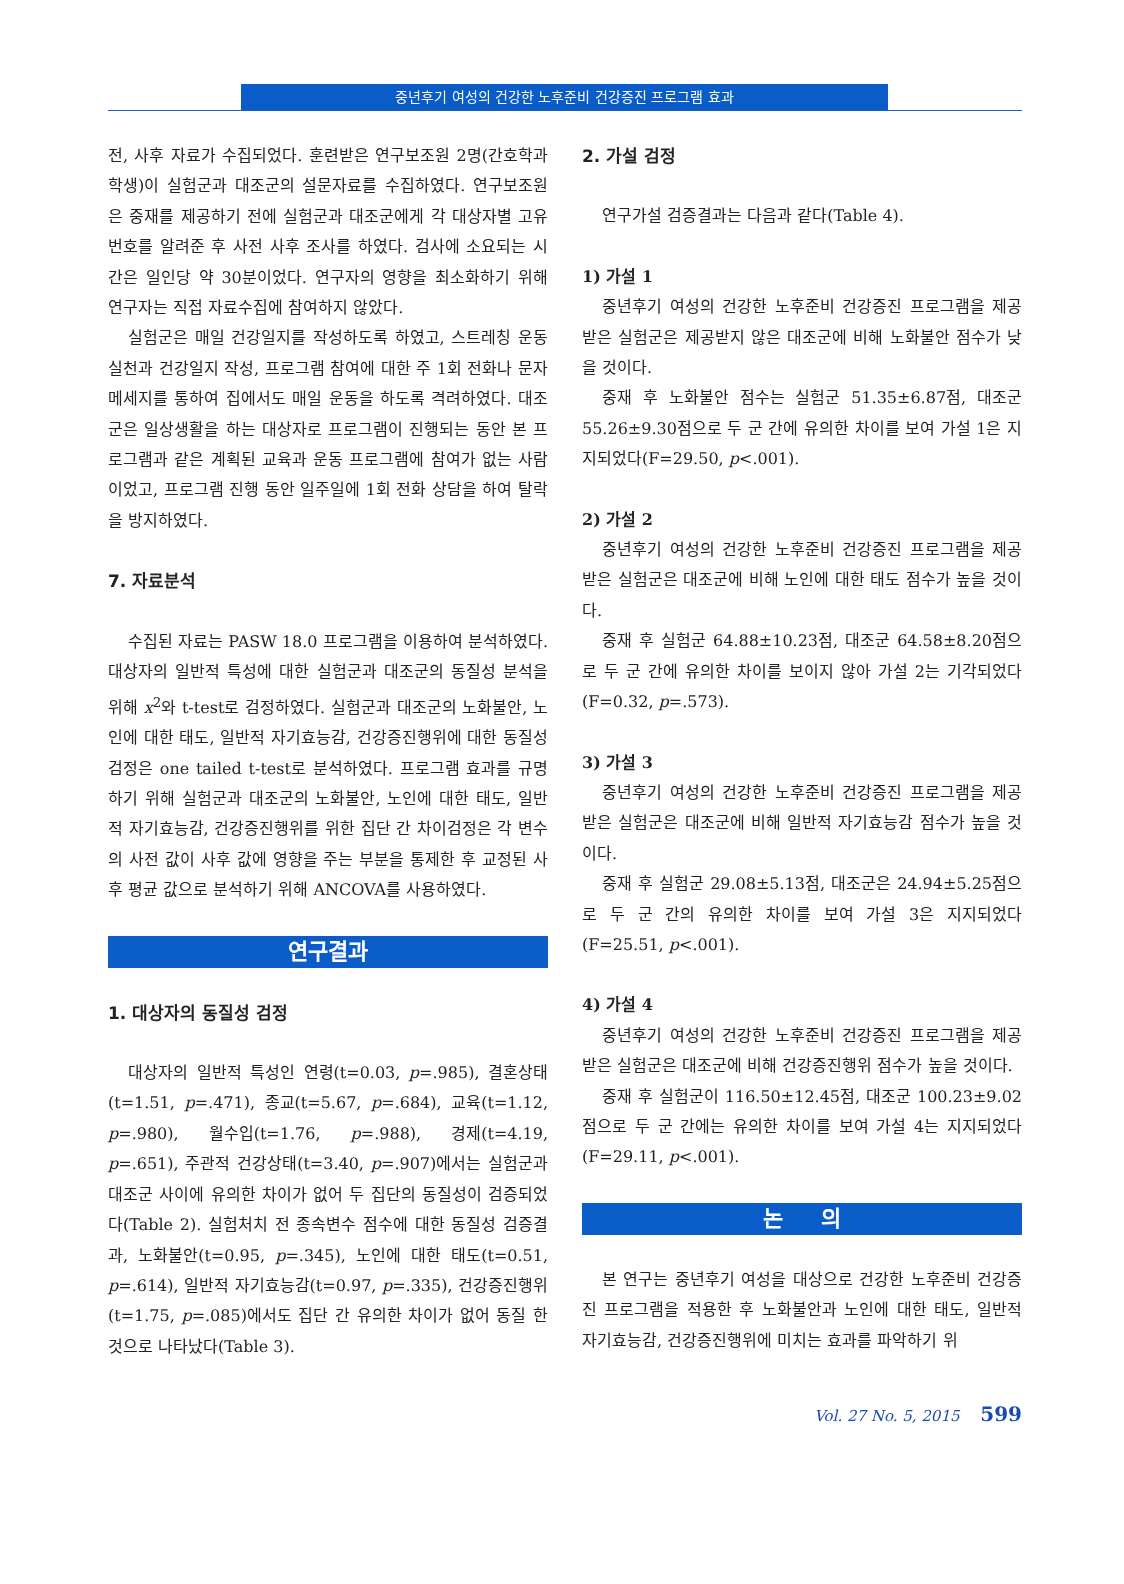중년후기 여성의 건강한 노후준비 건강증진 프로그램 효과
전, 사후 자료가 수집되었다. 훈련받은 연구보조원 2명(간호학과 학생)이 실험군과 대조군의 설문자료를 수집하였다. 연구보조원은 중재를 제공하기 전에 실험군과 대조군에게 각 대상자별 고유번호를 알려준 후 사전 사후 조사를 하였다. 검사에 소요되는 시간은 일인당 약 30분이었다. 연구자의 영향을 최소화하기 위해 연구자는 직접 자료수집에 참여하지 않았다.
실험군은 매일 건강일지를 작성하도록 하였고, 스트레칭 운동실천과 건강일지 작성, 프로그램 참여에 대한 주 1회 전화나 문자 메세지를 통하여 집에서도 매일 운동을 하도록 격려하였다. 대조군은 일상생활을 하는 대상자로 프로그램이 진행되는 동안 본 프로그램과 같은 계획된 교육과 운동 프로그램에 참여가 없는 사람이었고, 프로그램 진행 동안 일주일에 1회 전화 상담을 하여 탈락을 방지하였다.
7. 자료분석
수집된 자료는 PASW 18.0 프로그램을 이용하여 분석하였다. 대상자의 일반적 특성에 대한 실험군과 대조군의 동질성 분석을 위해 x<sup>2</sup>와 t-test로 검정하였다. 실험군과 대조군의 노화불안, 노인에 대한 태도, 일반적 자기효능감, 건강증진행위에 대한 동질성 검정은 one tailed t-test로 분석하였다. 프로그램 효과를 규명하기 위해 실험군과 대조군의 노화불안, 노인에 대한 태도, 일반적 자기효능감, 건강증진행위를 위한 집단 간 차이검정은 각 변수의 사전 값이 사후 값에 영향을 주는 부분을 통제한 후 교정된 사후 평균 값으로 분석하기 위해 ANCOVA를 사용하였다.
연구결과
1. 대상자의 동질성 검정
대상자의 일반적 특성인 연령(t=0.03, p=.985), 결혼상태(t=1.51, p=.471), 종교(t=5.67, p=.684), 교육(t=1.12, p=.980), 월수입(t=1.76, p=.988), 경제(t=4.19, p=.651), 주관적 건강상태(t=3.40, p=.907)에서는 실험군과 대조군 사이에 유의한 차이가 없어 두 집단의 동질성이 검증되었다(Table 2). 실험처치 전 종속변수 점수에 대한 동질성 검증결과, 노화불안(t=0.95, p=.345), 노인에 대한 태도(t=0.51, p=.614), 일반적 자기효능감(t=0.97, p=.335), 건강증진행위(t=1.75, p=.085)에서도 집단 간 유의한 차이가 없어 동질 한 것으로 나타났다(Table 3).
2. 가설 검정
연구가설 검증결과는 다음과 같다(Table 4).
1) 가설 1
중년후기 여성의 건강한 노후준비 건강증진 프로그램을 제공받은 실험군은 제공받지 않은 대조군에 비해 노화불안 점수가 낮을 것이다.
중재 후 노화불안 점수는 실험군 51.35±6.87점, 대조군 55.26±9.30점으로 두 군 간에 유의한 차이를 보여 가설 1은 지지되었다(F=29.50, p<.001).
2) 가설 2
중년후기 여성의 건강한 노후준비 건강증진 프로그램을 제공받은 실험군은 대조군에 비해 노인에 대한 태도 점수가 높을 것이다.
중재 후 실험군 64.88±10.23점, 대조군 64.58±8.20점으로 두 군 간에 유의한 차이를 보이지 않아 가설 2는 기각되었다(F=0.32, p=.573).
3) 가설 3
중년후기 여성의 건강한 노후준비 건강증진 프로그램을 제공받은 실험군은 대조군에 비해 일반적 자기효능감 점수가 높을 것이다.
중재 후 실험군 29.08±5.13점, 대조군은 24.94±5.25점으로 두 군 간의 유의한 차이를 보여 가설 3은 지지되었다(F=25.51, p<.001).
4) 가설 4
중년후기 여성의 건강한 노후준비 건강증진 프로그램을 제공받은 실험군은 대조군에 비해 건강증진행위 점수가 높을 것이다.
중재 후 실험군이 116.50±12.45점, 대조군 100.23±9.02점으로 두 군 간에는 유의한 차이를 보여 가설 4는 지지되었다(F=29.11, p<.001).
논 의
본 연구는 중년후기 여성을 대상으로 건강한 노후준비 건강증진 프로그램을 적용한 후 노화불안과 노인에 대한 태도, 일반적 자기효능감, 건강증진행위에 미치는 효과를 파악하기 위
Vol. 27 No. 5, 2015 599